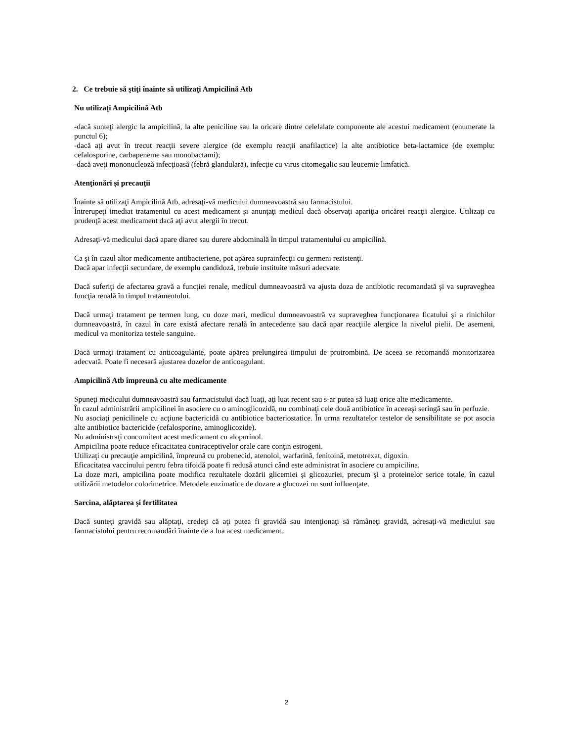2. Ce trebuie să ştiţi înainte să utilizaţi Ampicilină Atb
Nu utilizaţi Ampicilină Atb
-dacă sunteţi alergic la ampicilină, la alte peniciline sau la oricare dintre celelalate componente ale acestui medicament (enumerate la punctul 6);
-dacă aţi avut în trecut reacţii severe alergice (de exemplu reacţii anafilactice) la alte antibiotice beta-lactamice (de exemplu: cefalosporine, carbapeneme sau monobactami);
-dacă aveţi mononucleoză infecţioasă (febră glandulară), infecţie cu virus citomegalic sau leucemie limfatică.
Atenţionări şi precauţii
Înainte să utilizaţi Ampicilină Atb, adresaţi-vă medicului dumneavoastră sau farmacistului.
Întrerupeţi imediat tratamentul cu acest medicament şi anunţaţi medicul dacă observaţi apariţia oricărei reacţii alergice. Utilizaţi cu prudenţă acest medicament dacă aţi avut alergii în trecut.
Adresaţi-vă medicului dacă apare diaree sau durere abdominală în timpul tratamentului cu ampicilină.
Ca şi în cazul altor medicamente antibacteriene, pot apărea suprainfecţii cu germeni rezistenţi.
Dacă apar infecţii secundare, de exemplu candidoză, trebuie instituite măsuri adecvate.
Dacă suferiţi de afectarea gravă a funcţiei renale, medicul dumneavoastră va ajusta doza de antibiotic recomandată şi va supraveghea funcţia renală în timpul tratamentului.
Dacă urmaţi tratament pe termen lung, cu doze mari, medicul dumneavoastră va supraveghea funcţionarea ficatului şi a rinichilor dumneavoastră, în cazul în care există afectare renală în antecedente sau dacă apar reacţiile alergice la nivelul pielii. De asemeni, medicul va monitoriza testele sanguine.
Dacă urmaţi tratament cu anticoagulante, poate apărea prelungirea timpului de protrombină. De aceea se recomandă monitorizarea adecvată. Poate fi necesară ajustarea dozelor de anticoagulant.
Ampicilină Atb împreună cu alte medicamente
Spuneţi medicului dumneavoastră sau farmacistului dacă luaţi, aţi luat recent sau s-ar putea să luaţi orice alte medicamente.
În cazul administrării ampicilinei în asociere cu o aminoglicozidă, nu combinaţi cele două antibiotice în aceeaşi seringă sau în perfuzie.
Nu asociaţi penicilinele cu acţiune bactericidă cu antibiotice bacteriostatice. În urma rezultatelor testelor de sensibilitate se pot asocia alte antibiotice bactericide (cefalosporine, aminoglicozide).
Nu administraţi concomitent acest medicament cu alopurinol.
Ampicilina poate reduce eficacitatea contraceptivelor orale care conţin estrogeni.
Utilizaţi cu precauţie ampicilină, împreună cu probenecid, atenolol, warfarină, fenitoină, metotrexat, digoxin.
Eficacitatea vaccinului pentru febra tifoidă poate fi redusă atunci când este administrat în asociere cu ampicilina.
La doze mari, ampicilina poate modifica rezultatele dozării glicemiei şi glicozuriei, precum şi a proteinelor serice totale, în cazul utilizării metodelor colorimetrice. Metodele enzimatice de dozare a glucozei nu sunt influenţate.
Sarcina, alăptarea şi fertilitatea
Dacă sunteţi gravidă sau alăptaţi, credeţi că aţi putea fi gravidă sau intenţionaţi să rămâneţi gravidă, adresaţi-vă medicului sau farmacistului pentru recomandări înainte de a lua acest medicament.
2